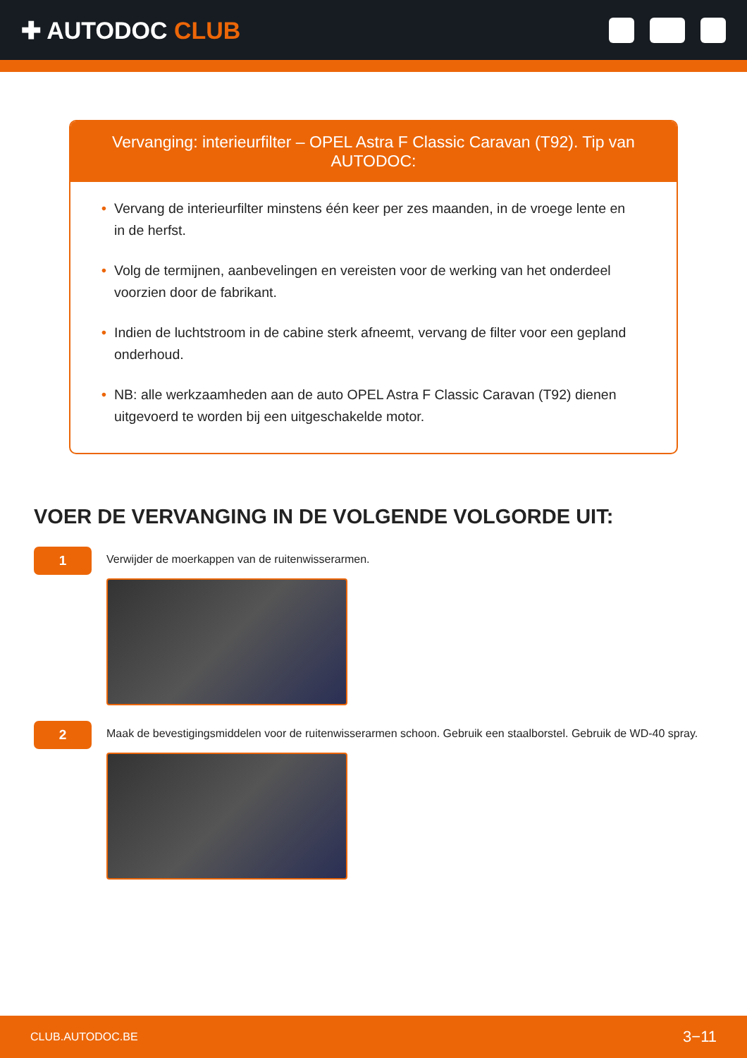✚ AUTODOC CLUB
Vervanging: interieurfilter – OPEL Astra F Classic Caravan (T92). Tip van AUTODOC:
• Vervang de interieurfilter minstens één keer per zes maanden, in de vroege lente en in de herfst.
• Volg de termijnen, aanbevelingen en vereisten voor de werking van het onderdeel voorzien door de fabrikant.
• Indien de luchtstroom in de cabine sterk afneemt, vervang de filter voor een gepland onderhoud.
• NB: alle werkzaamheden aan de auto OPEL Astra F Classic Caravan (T92) dienen uitgevoerd te worden bij een uitgeschakelde motor.
VOER DE VERVANGING IN DE VOLGENDE VOLGORDE UIT:
1
Verwijder de moerkappen van de ruitenwisserarmen.
2
Maak de bevestigingsmiddelen voor de ruitenwisserarmen schoon. Gebruik een staalborstel. Gebruik de WD-40 spray.
CLUB.AUTODOC.BE 3−11